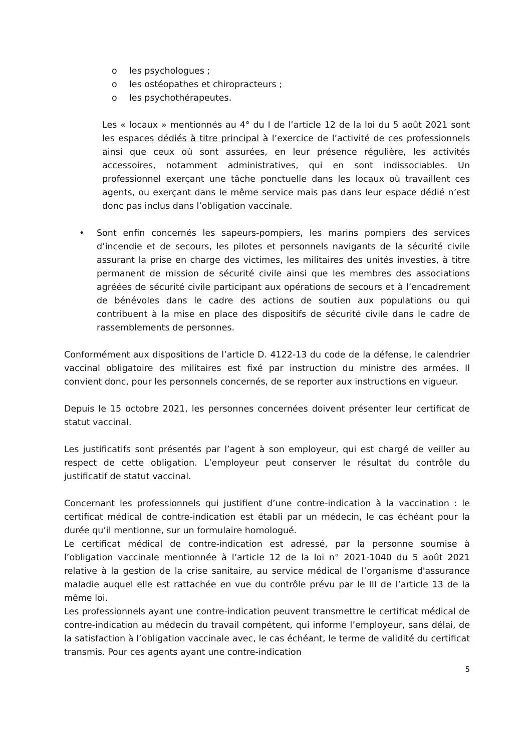o les psychologues ;
o les ostéopathes et chiropracteurs ;
o les psychothérapeutes.
Les « locaux » mentionnés au 4° du I de l’article 12 de la loi du 5 août 2021 sont les espaces dédiés à titre principal à l’exercice de l’activité de ces professionnels ainsi que ceux où sont assurées, en leur présence régulière, les activités accessoires, notamment administratives, qui en sont indissociables. Un professionnel exerçant une tâche ponctuelle dans les locaux où travaillent ces agents, ou exerçant dans le même service mais pas dans leur espace dédié n’est donc pas inclus dans l’obligation vaccinale.
• Sont enfin concernés les sapeurs-pompiers, les marins pompiers des services d’incendie et de secours, les pilotes et personnels navigants de la sécurité civile assurant la prise en charge des victimes, les militaires des unités investies, à titre permanent de mission de sécurité civile ainsi que les membres des associations agréées de sécurité civile participant aux opérations de secours et à l’encadrement de bénévoles dans le cadre des actions de soutien aux populations ou qui contribuent à la mise en place des dispositifs de sécurité civile dans le cadre de rassemblements de personnes.
Conformément aux dispositions de l’article D. 4122-13 du code de la défense, le calendrier vaccinal obligatoire des militaires est fixé par instruction du ministre des armées. Il convient donc, pour les personnels concernés, de se reporter aux instructions en vigueur.
Depuis le 15 octobre 2021, les personnes concernées doivent présenter leur certificat de statut vaccinal.
Les justificatifs sont présentés par l’agent à son employeur, qui est chargé de veiller au respect de cette obligation. L’employeur peut conserver le résultat du contrôle du justificatif de statut vaccinal.
Concernant les professionnels qui justifient d’une contre-indication à la vaccination : le certificat médical de contre-indication est établi par un médecin, le cas échéant pour la durée qu’il mentionne, sur un formulaire homologué.
Le certificat médical de contre-indication est adressé, par la personne soumise à l’obligation vaccinale mentionnée à l’article 12 de la loi n° 2021-1040 du 5 août 2021 relative à la gestion de la crise sanitaire, au service médical de l’organisme d'assurance maladie auquel elle est rattachée en vue du contrôle prévu par le III de l’article 13 de la même loi.
Les professionnels ayant une contre-indication peuvent transmettre le certificat médical de contre-indication au médecin du travail compétent, qui informe l’employeur, sans délai, de la satisfaction à l’obligation vaccinale avec, le cas échéant, le terme de validité du certificat transmis. Pour ces agents ayant une contre-indication
5